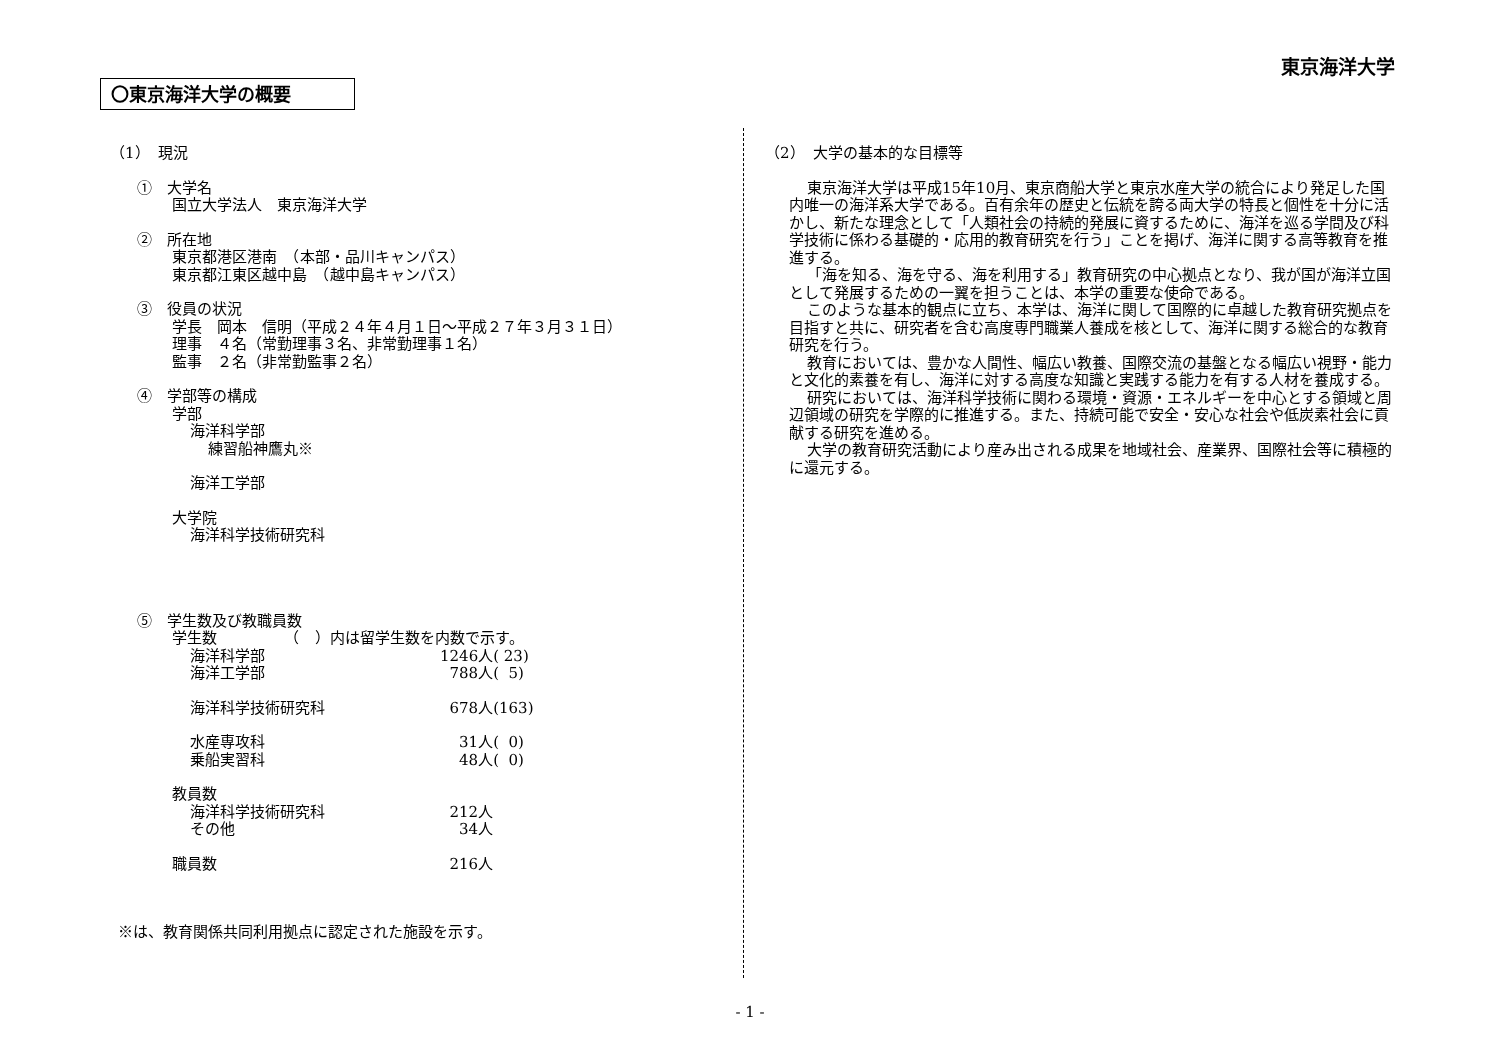東京海洋大学
〇東京海洋大学の概要
（1）　現況
①　大学名
国立大学法人　東京海洋大学
②　所在地
東京都港区港南　（本部・品川キャンパス）
東京都江東区越中島　（越中島キャンパス）
③　役員の状況
学長　岡本　信明（平成２４年４月１日～平成２７年３月３１日）
理事　４名（常勤理事３名、非常勤理事１名）
監事　２名（非常勤監事２名）
④　学部等の構成
学部
海洋科学部
練習船神鷹丸※
海洋工学部
大学院
海洋科学技術研究科
⑤　学生数及び教職員数
学生数　　　　　（　）内は留学生数を内数で示す。
海洋科学部 1246人( 23)
海洋工学部 788人( 5)
海洋科学技術研究科 678人(163)
水産専攻科 31人( 0)
乗船実習科 48人( 0)
教員数
海洋科学技術研究科 212人
その他 34人
職員数 216人
※は、教育関係共同利用拠点に認定された施設を示す。
（2）　大学の基本的な目標等
東京海洋大学は平成15年10月、東京商船大学と東京水産大学の統合により発足した国内唯一の海洋系大学である。百有余年の歴史と伝統を誇る両大学の特長と個性を十分に活かし、新たな理念として「人類社会の持続的発展に資するために、海洋を巡る学問及び科学技術に係わる基礎的・応用的教育研究を行う」ことを掲げ、海洋に関する高等教育を推進する。
「海を知る、海を守る、海を利用する」教育研究の中心拠点となり、我が国が海洋立国として発展するための一翼を担うことは、本学の重要な使命である。
このような基本的観点に立ち、本学は、海洋に関して国際的に卓越した教育研究拠点を目指すと共に、研究者を含む高度専門職業人養成を核として、海洋に関する総合的な教育研究を行う。
教育においては、豊かな人間性、幅広い教養、国際交流の基盤となる幅広い視野・能力と文化的素養を有し、海洋に対する高度な知識と実践する能力を有する人材を養成する。
研究においては、海洋科学技術に関わる環境・資源・エネルギーを中心とする領域と周辺領域の研究を学際的に推進する。また、持続可能で安全・安心な社会や低炭素社会に貢献する研究を進める。
大学の教育研究活動により産み出される成果を地域社会、産業界、国際社会等に積極的に還元する。
- 1 -